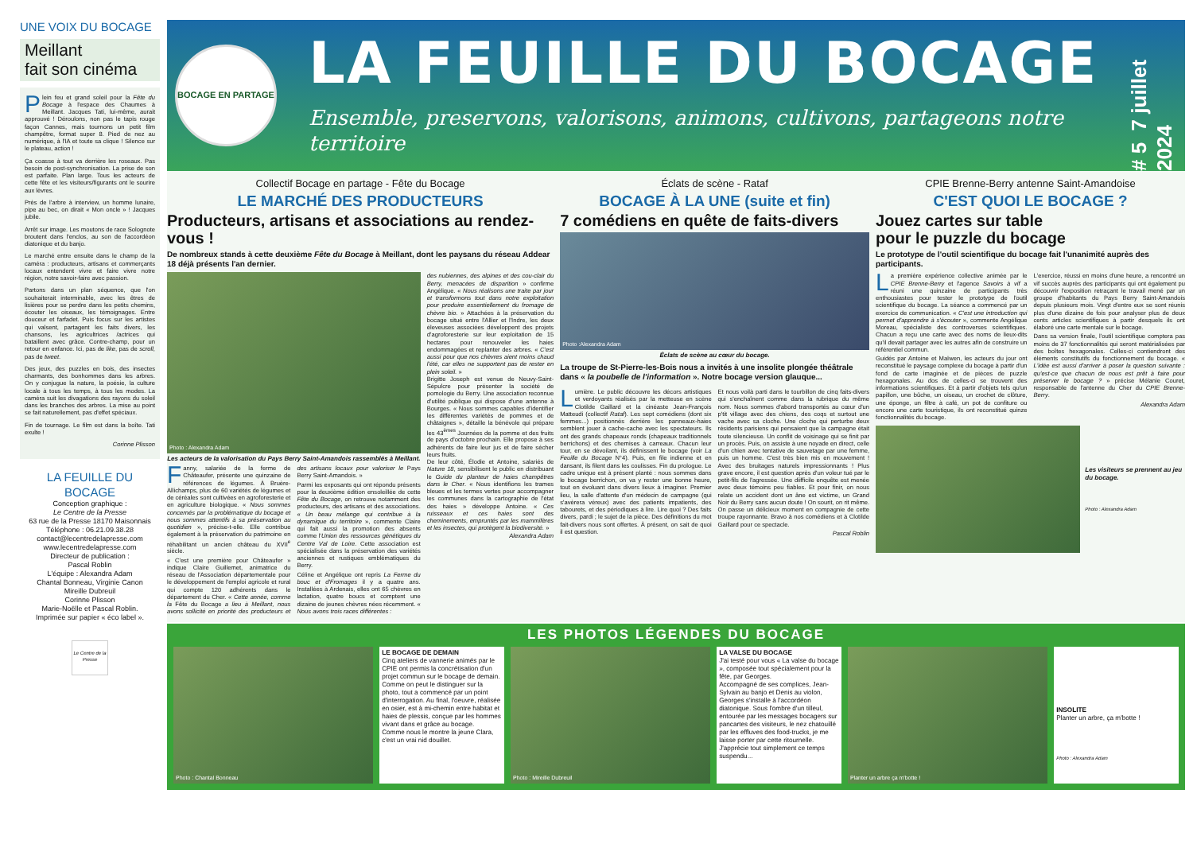UNE VOIX DU BOCAGE
Meillant
fait son cinéma
Plein feu et grand soleil pour la Fête du Bocage à l'espace des Chaumes à Meillant. Jacques Tati, lui-même, aurait approuvé ! Déroulons, non pas le tapis rouge façon Cannes, mais tournons un petit film champêtre, format super 8. Pied de nez au numérique, à l'IA et toute sa clique ! Silence sur le plateau, action !
Ça coasse à tout va derrière les roseaux. Pas besoin de post-synchronisation. La prise de son est parfaite. Plan large. Tous les acteurs de cette fête et les visiteurs/figurants ont le sourire aux lèvres.
Près de l'arbre à interview, un homme lunaire, pipe au bec, on dirait « Mon oncle » ! Jacques jubile.
Arrêt sur image. Les moutons de race Solognote broutent dans l'enclos, au son de l'accordéon diatonique et du banjo.
Le marché entre ensuite dans le champ de la caméra : producteurs, artisans et commerçants locaux entendent vivre et faire vivre notre région, notre savoir-faire avec passion.
Partons dans un plan séquence, que l'on souhaiterait interminable, avec les êtres de lisières pour se perdre dans les petits chemins, écouter les oiseaux, les témoignages. Entre douceur et farfadet. Puis focus sur les artistes qui valsent, partagent les faits divers, les chansons, les agricultrices /actrices qui bataillent avec grâce. Contre-champ, pour un retour en enfance. Ici, pas de like, pas de scroll, pas de tweet.
Des jeux, des puzzles en bois, des insectes charmants, des bonhommes dans les arbres. On y conjugue la nature, la poésie, la culture locale à tous les temps, à tous les modes. La caméra suit les divagations des rayons du soleil dans les branches des arbres. La mise au point se fait naturellement, pas d'effet spéciaux.
Fin de tournage. Le film est dans la boîte. Tati exulte !
Corinne Plisson
LA FEUILLE DU BOCAGE
Conception graphique :
Le Centre de la Presse
63 rue de la Presse 18170 Maisonnais
Téléphone : 06.21.09.38.28
contact@lecentredelapresse.com
www.lecentredelapresse.com
Directeur de publication :
Pascal Roblin
L'équipe : Alexandra Adam
Chantal Bonneau, Virginie Canon
Mireille Dubreuil
Corinne Plisson
Marie-Noëlle et Pascal Roblin.
Imprimée sur papier « éco label ».
Le Centre de la Presse
BOCAGE EN PARTAGE
LA FEUILLE DU BOCAGE
Ensemble, preservons, valorisons, animons, cultivons, partageons notre territoire
# 5 7 juillet 2024
Collectif Bocage en partage - Fête du Bocage
LE MARCHÉ DES PRODUCTEURS
Producteurs, artisans et associations au rendez-vous !
De nombreux stands à cette deuxième Fête du Bocage à Meillant, dont les paysans du réseau Addear 18 déjà présents l'an dernier.
Photo : Alexandra Adam
Les acteurs de la valorisation du Pays Berry Saint-Amandois rassemblés à Meillant.
Fanny, salariée de la ferme de Châteaufer, présente une quinzaine de références de légumes. À Bruère-Allichamps, plus de 60 variétés de légumes et de céréales sont cultivées en agroforesterie et en agriculture biologique. « Nous sommes concernés par la problématique du bocage et nous sommes attentifs à sa préservation au quotidien », précise-t-elle. Elle contribue également à la préservation du patrimoine en réhabilitant un ancien château du XVII<sup>e</sup> siècle.
« C'est une première pour Châteaufer » indique Claire Guillemet, animatrice du réseau de l'Association départementale pour le développement de l'emploi agricole et rural qui compte 120 adhérents dans le département du Cher. « Cette année, comme la Fête du Bocage a lieu à Meillant, nous avons sollicité en priorité des producteurs et des artisans locaux pour valoriser le Pays Berry Saint-Amandois. »
Parmi les exposants qui ont répondu présents pour la deuxième édition ensoleillée de cette Fête du Bocage, on retrouve notamment des producteurs, des artisans et des associations. « Un beau mélange qui contribue à la dynamique du territoire », commente Claire qui fait aussi la promotion des absents comme l'Union des ressources génétiques du Centre Val de Loire. Cette association est spécialisée dans la préservation des variétés anciennes et rustiques emblématiques du Berry.
Céline et Angélique ont repris La Ferme du bouc et d'Fromages il y a quatre ans. Installées à Ardenais, elles ont 65 chèvres en lactation, quatre boucs et comptent une dizaine de jeunes chèvres nées récemment. « Nous avons trois races différentes :
des nubiennes, des alpines et des cou-clair du Berry, menacées de disparition » confirme Angélique. « Nous réalisons une traite par jour et transformons tout dans notre exploitation pour produire essentiellement du fromage de chèvre bio. » Attachées à la préservation du bocage situé entre l'Allier et l'Indre, les deux éleveuses associées développent des projets d'agroforesterie sur leur exploitation de 15 hectares pour renouveler les haies endommagées et replanter des arbres. « C'est aussi pour que nos chèvres aient moins chaud l'été, car elles ne supportent pas de rester en plein soleil. »
Brigitte Joseph est venue de Neuvy-Saint-Sépulcre pour présenter la société de pomologie du Berry. Une association reconnue d'utilité publique qui dispose d'une antenne à Bourges. « Nous sommes capables d'identifier les différentes variétés de pommes et de châtaignes », détaille la bénévole qui prépare les 43<sup>èmes</sup> Journées de la pomme et des fruits de pays d'octobre prochain. Elle propose à ses adhérents de faire leur jus et de faire sécher leurs fruits.
De leur côté, Élodie et Antoine, salariés de Nature 18, sensibilisent le public en distribuant le Guide du planteur de haies champêtres dans le Cher. « Nous identifions les trames bleues et les termes vertes pour accompagner les communes dans la cartographie de l'état des haies » développe Antoine. « Ces ruisseaux et ces haies sont des cheminements, empruntés par les mammifères et les insectes, qui protègent la biodiversité. »
Alexandra Adam
Éclats de scène - Rataf
BOCAGE À LA UNE (suite et fin)
7 comédiens en quête de faits-divers
Photo :Alexandra Adam
Éclats de scène au cœur du bocage.
La troupe de St-Pierre-les-Bois nous a invités à une insolite plongée théâtrale dans « la poubelle de l'information ». Notre bocage version glauque...
Lumière. Le public découvre les décors artistiques et verdoyants réalisés par la metteuse en scène Clotilde Gaillard et la cinéaste Jean-François Matteudi (collectif Rataf). Les sept comédiens (dont six femmes...) positionnés derrière les panneaux-haies semblent jouer à cache-cache avec les spectateurs. Ils ont des grands chapeaux ronds (chapeaux traditionnels berrichons) et des chemises à carreaux. Chacun leur tour, en se dévoilant, ils définissent le bocage (voir La Feuille du Bocage N°4). Puis, en file indienne et en dansant, ils filent dans les coulisses. Fin du prologue. Le cadre unique est à présent planté : nous sommes dans le bocage berrichon, on va y rester une bonne heure, tout en évoluant dans divers lieux à imaginer. Premier lieu, la salle d'attente d'un médecin de campagne (qui s'avèrera véreux) avec des patients impatients, des tabourets, et des périodiques à lire. Lire quoi ? Des faits divers, pardi ; le sujet de la pièce. Des définitions du mot fait-divers nous sont offertes. À présent, on sait de quoi il est question.
Et nous voilà parti dans le tourbillon de cinq faits-divers qui s'enchaînent comme dans la rubrique du même nom. Nous sommes d'abord transportés au cœur d'un p'tit village avec des chiens, des coqs et surtout une vache avec sa cloche. Une cloche qui perturbe deux résidents parisiens qui pensaient que la campagne était toute silencieuse. Un conflit de voisinage qui se finit par un procès. Puis, on assiste à une noyade en direct, celle d'un chien avec tentative de sauvetage par une femme, puis un homme. C'est très bien mis en mouvement ! Avec des bruitages naturels impressionnants ! Plus grave encore, il est question après d'un voleur tué par le petit-fils de l'agressée. Une diifficile enquête est menée avec deux témoins peu fiables. Et pour finir, on nous relate un accident dont un âne est victime, un Grand Noir du Berry sans aucun doute ! On sourit, on rit même. On passe un délicieux moment en compagnie de cette troupe rayonnante. Bravo à nos comédiens et à Clotilde Gaillard pour ce spectacle.
Pascal Roblin
CPIE Brenne-Berry antenne Saint-Amandoise
C'EST QUOI LE BOCAGE ?
Jouez cartes sur table
pour le puzzle du bocage
Le prototype de l'outil scientifique du bocage fait l'unanimité auprès des participants.
La première expérience collective animée par le CPIE Brenne-Berry et l'agence Savoirs à vif a réuni une quinzaine de participants très enthousiastes pour tester le prototype de l'outil scientifique du bocage. La séance a commencé par un exercice de communication. « C'est une introduction qui permet d'apprendre à s'écouter », commente Angélique Moreau, spécialiste des controverses scientifiques. Chacun a reçu une carte avec des noms de lieux-dits qu'il devait partager avec les autres afin de construire un référentiel commun.
Guidés par Antoine et Maïwen, les acteurs du jour ont reconstitué le paysage complexe du bocage à partir d'un fond de carte imaginée et de pièces de puzzle hexagonales. Au dos de celles-ci se trouvent des informations scientifiques. Et à partir d'objets tels qu'un papillon, une bûche, un oiseau, un crochet de clôture, une éponge, un filtre à café, un pot de confiture ou encore une carte touristique, ils ont reconstitué quinze fonctionnalités du bocage.
L'exercice, réussi en moins d'une heure, a rencontré un vif succès auprès des participants qui ont également pu découvrir l'exposition retraçant le travail mené par un groupe d'habitants du Pays Berry Saint-Amandois depuis plusieurs mois. Vingt d'entre eux se sont réunis plus d'une dizaine de fois pour analyser plus de deux cents articles scientifiques à partir desquels ils ont élaboré une carte mentale sur le bocage.
Dans sa version finale, l'outil scientifique comptera pas moins de 37 fonctionnalités qui seront matérialisées par des boîtes hexagonales. Celles-ci contiendront des éléments constitutifs du fonctionnement du bocage. « L'idée est aussi d'arriver à poser la question suivante : qu'est-ce que chacun de nous est prêt à faire pour préserver le bocage ? » précise Mélanie Couret, responsable de l'antenne du Cher du CPIE Brenne-Berry.
Alexandra Adam
Les visiteurs se prennent au jeu du bocage.
Photo : Alexandra Adam
LES PHOTOS LÉGENDES DU BOCAGE
Photo : Chantal Bonneau
LE BOCAGE DE DEMAIN
Cinq ateliers de vannerie animés par le CPIE ont permis la concrétisation d'un projet commun sur le bocage de demain.
Comme on peut le distinguer sur la photo, tout a commencé par un point d'interrogation. Au final, l'oeuvre, réalisée en osier, est à mi-chemin entre habitat et haies de plessis, conçue par les hommes vivant dans et grâce au bocage.
Comme nous le montre la jeune Clara, c'est un vrai nid douillet.
Photo : Mireille Dubreuil
LA VALSE DU BOCAGE
J'ai testé pour vous « La valse du bocage », composée tout spécialement pour la fête, par Georges.
Accompagné de ses complices, Jean-Sylvain au banjo et Denis au violon, Georges s'installe à l'accordéon diatonique. Sous l'ombre d'un tilleul, entourée par les messages bocagers sur pancartes des visiteurs, le nez chatouillé par les effluves des food-trucks, je me laisse porter par cette ritournelle. J'apprécie tout simplement ce temps suspendu...
Planter un arbre ça m'botte !
INSOLITE
Planter un arbre, ça m'botte !
Photo : Alexandra Adam